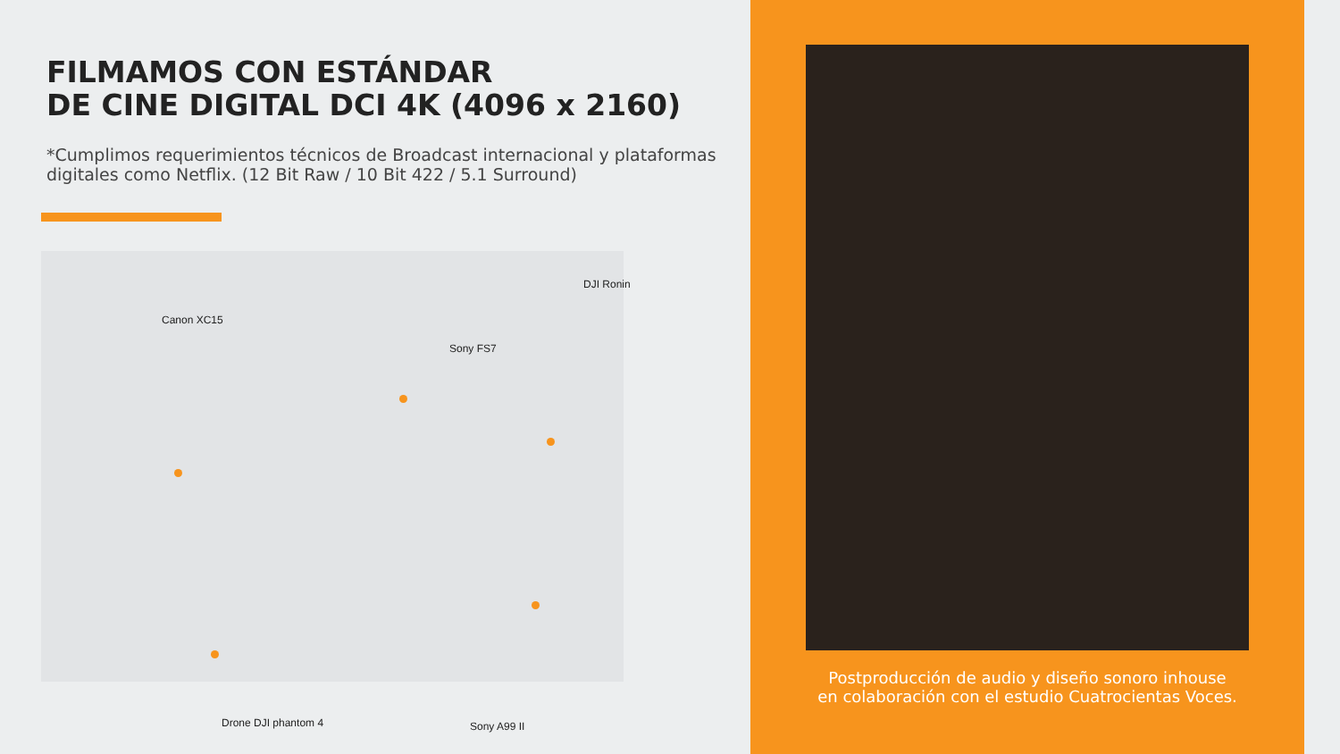FILMAMOS CON ESTÁNDAR
DE CINE DIGITAL DCI 4K (4096 x 2160)
*Cumplimos requerimientos técnicos de Broadcast internacional y plataformas digitales como Netflix. (12 Bit Raw / 10 Bit 422 / 5.1 Surround)
DJI Ronin
Canon XC15
Sony FS7
Drone DJI phantom 4 Sony A99 II
Postproducción de audio y diseño sonoro inhouse
en colaboración con el estudio Cuatrocientas Voces.